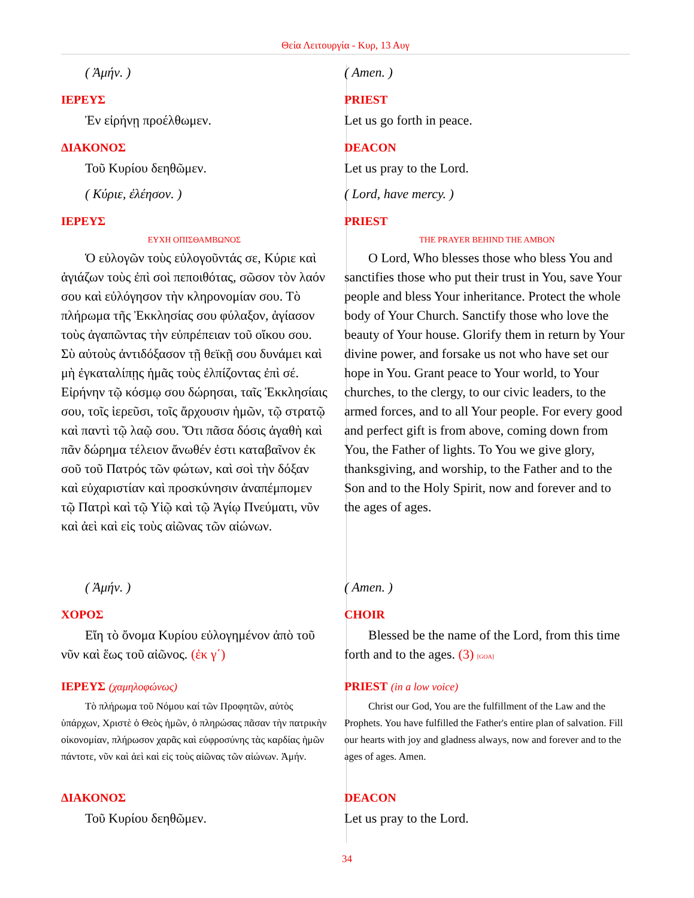Θεία Λειτουργία - Κυρ, 13 Αυγ
( Ἀμήν. ) ( Amen. )
ΙΕΡΕΥΣ PRIEST
Ἐν εἰρήνῃ προέλθωμεν. Let us go forth in peace.
ΔΙΑΚΟΝΟΣ DEACON
Τοῦ Κυρίου δεηθῶμεν. Let us pray to the Lord.
( Κύριε, ἐλέησον. ) ( Lord, have mercy. )
ΙΕΡΕΥΣ PRIEST
ΕΥΧΗ ΟΠΙΣΘΑΜΒΩΝΟΣ THE PRAYER BEHIND THE AMBON
Ὁ εὐλογῶν τοὺς εὐλογοῦντάς σε, Κύριε καὶ ἁγιάζων τοὺς ἐπὶ σοὶ πεποιθότας, σῶσον τὸν λαόν σου καὶ εὐλόγησον τὴν κληρονομίαν σου. Τὸ πλήρωμα τῆς Ἐκκλησίας σου φύλαξον, ἁγίασον τοὺς ἀγαπῶντας τὴν εὐπρέπειαν τοῦ οἴκου σου. Σὺ αὐτοὺς ἀντιδόξασον τῇ θεϊκῇ σου δυνάμει καὶ μὴ ἐγκαταλίπῃς ἡμᾶς τοὺς ἐλπίζοντας ἐπὶ σέ. Εἰρήνην τῷ κόσμῳ σου δώρησαι, ταῖς Ἐκκλησίαις σου, τοῖς ἱερεῦσι, τοῖς ἄρχουσιν ἡμῶν, τῷ στρατῷ καὶ παντὶ τῷ λαῷ σου. Ὅτι πᾶσα δόσις ἀγαθὴ καὶ πᾶν δώρημα τέλειον ἄνωθέν ἐστι καταβαῖνον ἐκ σοῦ τοῦ Πατρός τῶν φώτων, καὶ σοὶ τὴν δόξαν καὶ εὐχαριστίαν καὶ προσκύνησιν ἀναπέμπομεν τῷ Πατρὶ καὶ τῷ Υἱῷ καὶ τῷ Ἁγίῳ Πνεύματι, νῦν καὶ ἀεὶ καὶ εἰς τοὺς αἰῶνας τῶν αἰώνων.
O Lord, Who blesses those who bless You and sanctifies those who put their trust in You, save Your people and bless Your inheritance. Protect the whole body of Your Church. Sanctify those who love the beauty of Your house. Glorify them in return by Your divine power, and forsake us not who have set our hope in You. Grant peace to Your world, to Your churches, to the clergy, to our civic leaders, to the armed forces, and to all Your people. For every good and perfect gift is from above, coming down from You, the Father of lights. To You we give glory, thanksgiving, and worship, to the Father and to the Son and to the Holy Spirit, now and forever and to the ages of ages.
( Ἀμήν. ) ( Amen. )
ΧΟΡΟΣ CHOIR
Εἴη τὸ ὄνομα Κυρίου εὐλογημένον ἀπὸ τοῦ νῦν καὶ ἕως τοῦ αἰῶνος. (ἐκ γ΄)
Blessed be the name of the Lord, from this time forth and to the ages. (3) [GOA]
ΙΕΡΕΥΣ (χαμηλοφώνως) PRIEST (in a low voice)
Τὸ πλήρωμα τοῦ Νόμου καί τῶν Προφητῶν, αὐτὸς ὑπάρχων, Χριστὲ ὁ Θεὸς ἡμῶν, ὁ πληρώσας πᾶσαν τὴν πατρικὴν οἰκονομίαν, πλήρωσον χαρᾶς καὶ εὐφροσύνης τὰς καρδίας ἡμῶν πάντοτε, νῦν καὶ ἀεὶ καὶ εἰς τοὺς αἰῶνας τῶν αἰώνων. Ἀμήν.
Christ our God, You are the fulfillment of the Law and the Prophets. You have fulfilled the Father's entire plan of salvation. Fill our hearts with joy and gladness always, now and forever and to the ages of ages. Amen.
ΔΙΑΚΟΝΟΣ DEACON
Τοῦ Κυρίου δεηθῶμεν. Let us pray to the Lord.
34